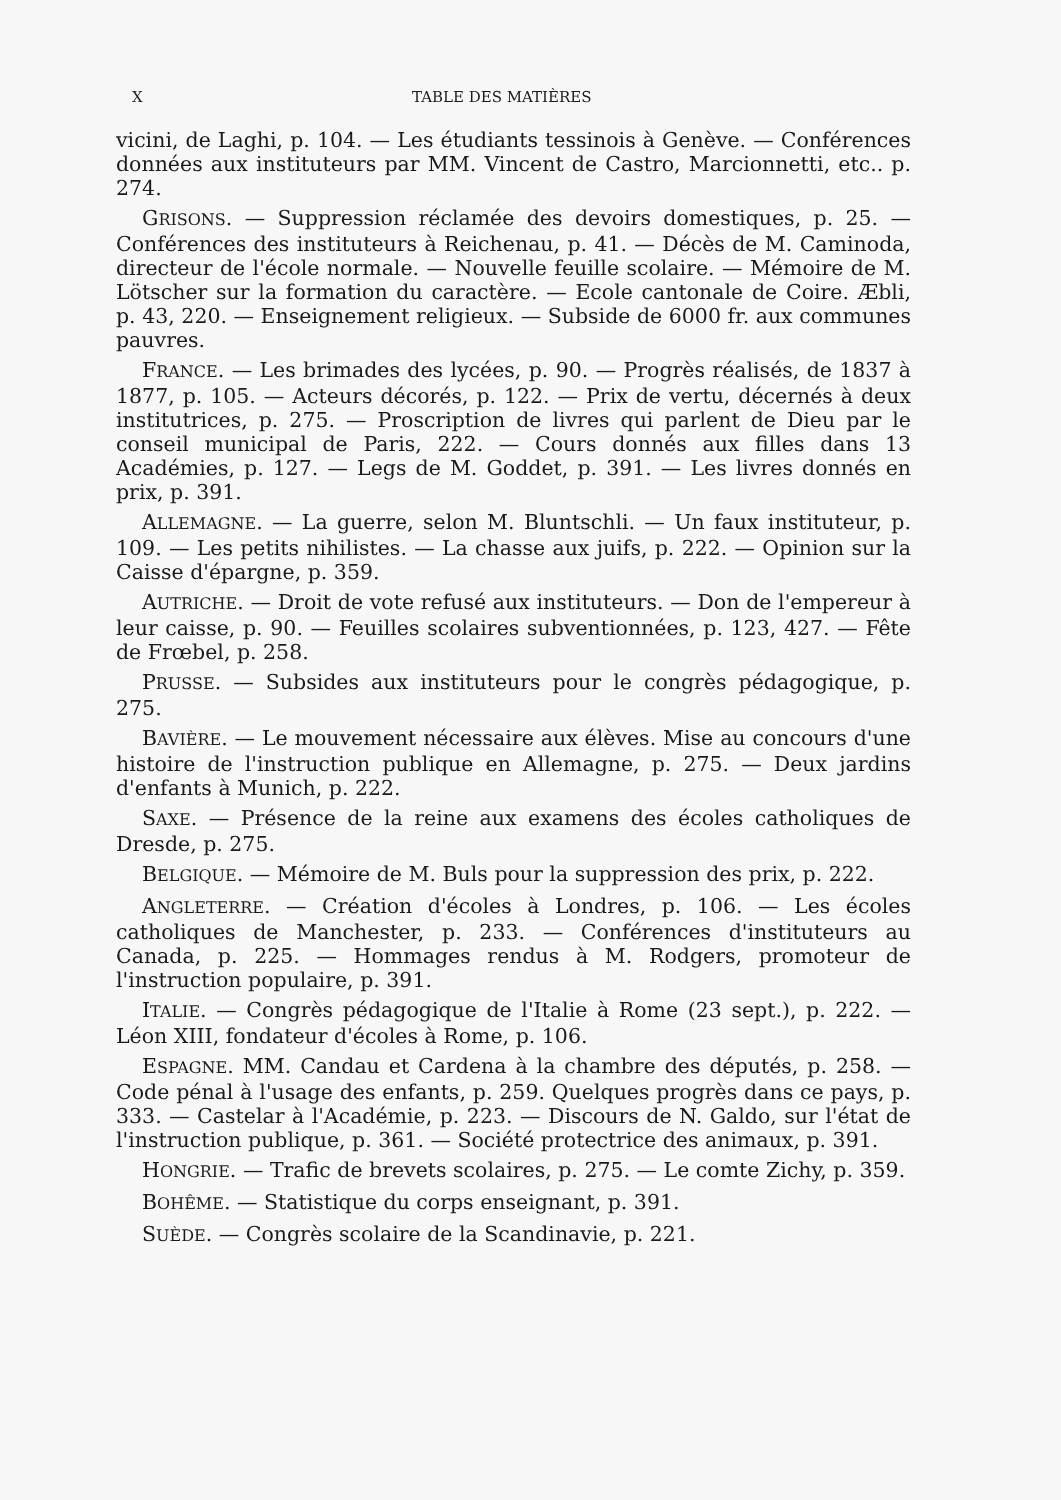X TABLE DES MATIÈRES
vicini, de Laghi, p. 104. — Les étudiants tessinois à Genève. — Conférences données aux instituteurs par MM. Vincent de Castro, Marcionnetti, etc.. p. 274.
GRISONS. — Suppression réclamée des devoirs domestiques, p. 25. — Conférences des instituteurs à Reichenau, p. 41. — Décès de M. Caminoda, directeur de l'école normale. — Nouvelle feuille scolaire. — Mémoire de M. Lötscher sur la formation du caractère. — Ecole cantonale de Coire. Æbli, p. 43, 220. — Enseignement religieux. — Subside de 6000 fr. aux communes pauvres.
FRANCE. — Les brimades des lycées, p. 90. — Progrès réalisés, de 1837 à 1877, p. 105. — Acteurs décorés, p. 122. — Prix de vertu, décernés à deux institutrices, p. 275. — Proscription de livres qui parlent de Dieu par le conseil municipal de Paris, 222. — Cours donnés aux filles dans 13 Académies, p. 127. — Legs de M. Goddet, p. 391. — Les livres donnés en prix, p. 391.
ALLEMAGNE. — La guerre, selon M. Bluntschli. — Un faux instituteur, p. 109. — Les petits nihilistes. — La chasse aux juifs, p. 222. — Opinion sur la Caisse d'épargne, p. 359.
AUTRICHE. — Droit de vote refusé aux instituteurs. — Don de l'empereur à leur caisse, p. 90. — Feuilles scolaires subventionnées, p. 123, 427. — Fête de Frœbel, p. 258.
PRUSSE. — Subsides aux instituteurs pour le congrès pédagogique, p. 275.
BAVIÈRE. — Le mouvement nécessaire aux élèves. Mise au concours d'une histoire de l'instruction publique en Allemagne, p. 275. — Deux jardins d'enfants à Munich, p. 222.
SAXE. — Présence de la reine aux examens des écoles catholiques de Dresde, p. 275.
BELGIQUE. — Mémoire de M. Buls pour la suppression des prix, p. 222.
ANGLETERRE. — Création d'écoles à Londres, p. 106. — Les écoles catholiques de Manchester, p. 233. — Conférences d'instituteurs au Canada, p. 225. — Hommages rendus à M. Rodgers, promoteur de l'instruction populaire, p. 391.
ITALIE. — Congrès pédagogique de l'Italie à Rome (23 sept.), p. 222. — Léon XIII, fondateur d'écoles à Rome, p. 106.
ESPAGNE. MM. Candau et Cardena à la chambre des députés, p. 258. — Code pénal à l'usage des enfants, p. 259. Quelques progrès dans ce pays, p. 333. — Castelar à l'Académie, p. 223. — Discours de N. Galdo, sur l'état de l'instruction publique, p. 361. — Société protectrice des animaux, p. 391.
HONGRIE. — Trafic de brevets scolaires, p. 275. — Le comte Zichy, p. 359.
BOHÊME. — Statistique du corps enseignant, p. 391.
SUÈDE. — Congrès scolaire de la Scandinavie, p. 221.